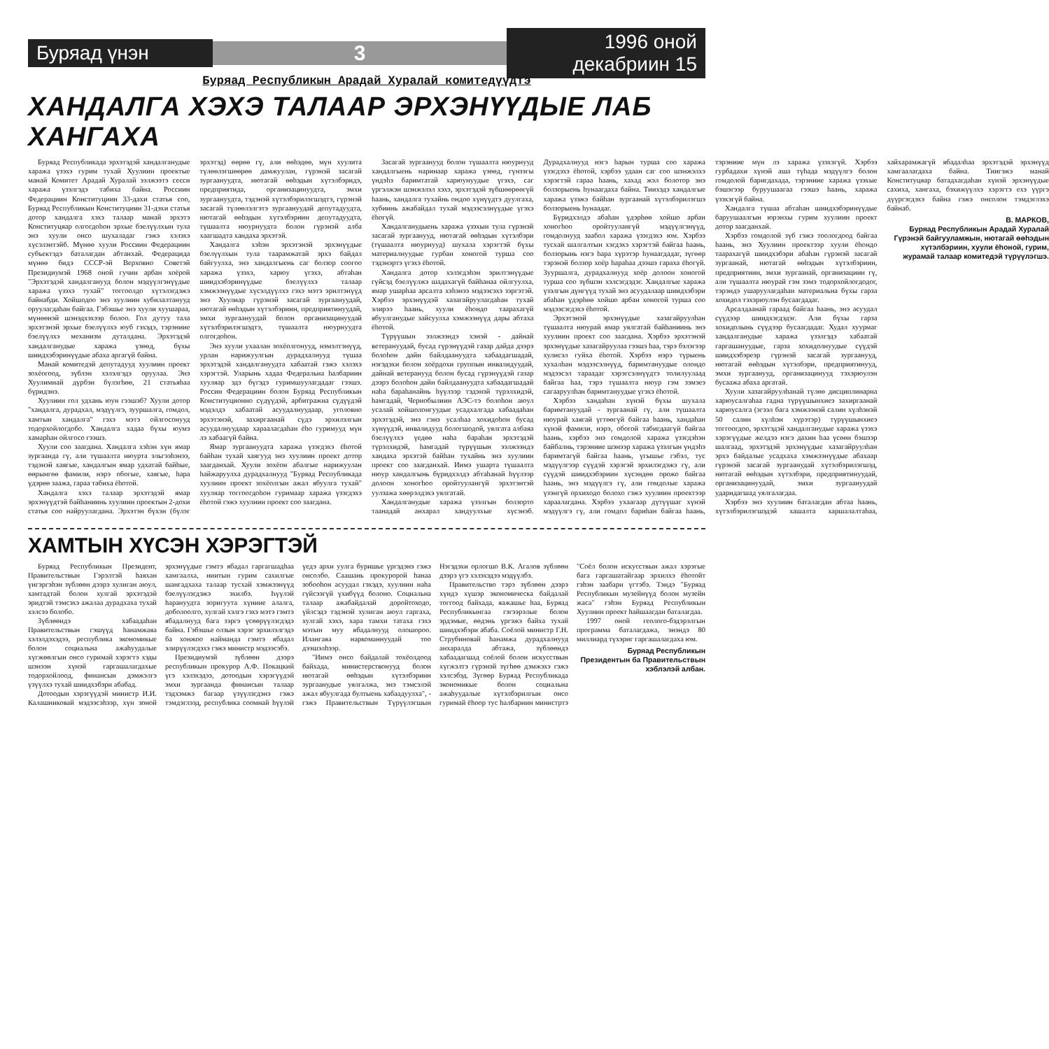Буряад үнэн
3
1996 оной декабриин 15
Буряад Республикын Арадай Хуралай комитедүүдтэ
ХАНДАЛГА ХЭХЭ ТАЛААР ЭРХЭНҮҮДЫЕ ЛАБ ХАНГАХА
Буряад Республикада эрхэтэдэй хандалганудые хаража үзэхэ гурим тухай Хуулиин проектые манай Комитет Арадай Хуралай ээлжээтэ сесси хаража үзэлгэдэ табиха байна. Россиин Федерациин Конституциин 33-дахи статья соо, Буряад Республикын Конституциин 31-дэхи статья дотор хандалга хэхэ талаар манай эрхэтэ Конституцяар олгогдоһон эрхые бэелүүлхын тула энэ хуули онсо шухаладаг гэжэ хэлэхэ хүсэлэнтэйб. Мүнөө хуули Россиин Федерациин субъектэдэ баталагдан абтанхай. Федерацида мүнөө бидэ СССР-эй Верховно Советэй Президиумэй 1968 оной гучин арбан хоёрой "Эрхэтэдэй хандалганууд болон мэдүүлгэнүүдые хаража үзэхэ тухай" тоггоолдо хүтэлэгдэжэ байнабди. Хойшодоо энэ хуулиин хубилалтанууд оруулагдаһан байгаа. Гэбэшье энэ хуули хуушараа, мүнөөнэй шэнэдхэхээр болоо. Гол дутуу тала эрхэтэнэй эрхые бэелүүлхэ юуб гэхэдэ, тэрэниие бэелүүлхэ механизм дуталдана. Эрхэтэдэй хандалганудые хаража үзөөд, бүхы шиидхэбэринүүдые абаха аргагүй байна.
Манай комитедэй депутадууд хуулиин проект зохёогоод, зүблэн хэлэлгэдэ оруулаа. Энэ Хуулимнай дүрбэн бүлэгһөө, 21 статьяһаа бүридэнэ.
Хуулиин гол удхань юун гээшэб? Хуули дотор "хандалга, дурадхал, мэдүүлгэ, зууршалга, гомдол, хамтын хандалга" гэхэ мэтэ ойлгосонууд тодорхойлогдобо. Хандалга хадаа бүхы юумэ хамарһан ойлгосо гээшэ.
Хуули соо заагдана. Хандалга хэһэн хүн ямар зургаанда гү, али түшаалта нюурта эльгээһэнээ, тэдэнэй хаягые, хандалгын ямар удхатай байһые, өөрынгөө фамили, нэрэ обогые, хаягые, һара үдэрөө заажа, гараа табиха ёһотой.
Хандалга хэхэ талаар эрхэтэдэй ямар эрхэнүүдтэй байһаниинь хуулиин проектын 2-дохи статья соо найруулагдана. Эрхэтэн бүхэн (бүлэг эрхэтэд) өөрөө гү, али өөһэдөө, мүн хуулита түлөөлэгшөөрөө дамжуулан, гүрэнэй засагай зургаануудта, нютагай өөһэдын хүтэлбэридэ, предприятида, организацинуудта, эмхи зургаануудта, тэдэнэй хүтэлбэрилэгшэдтэ, гүрэнэй засагай түлөөлэлгэтэ зургаануудай депутадуудта, нютагай өөһэдын хүтэлбэриин депутадуудта, түшаалта нюурнуудта болон гүрэнэй алба хаагшадта хандаха эрхэтэй.
Хандалга хэһэн эрхэтэнэй эрхэнүүдые бэелүүлхын тула таарамжатай эрхэ байдал байгуулха, энэ хандалгыень саг болзор соогоо хаража үзэхэ, харюу үгэхэ, абтаһан шиидхэбэринүүдые бэелүүлхэ талаар хэмжээнүүдые хүсэлдүүлхэ гэхэ мэтэ эрилтэнүүд энэ Хуулиар гүрэнэй засагай зургаануудай, нютагай өөһэдын хүтэлбэриин, предприятинуудай, эмхи зургаануудай болон организацинуудай хүтэлбэрилэгшэдтэ, түшаалта нюурнуудта олгогдоһон.
Энэ хуули ухаалан зохёолгонууд, нэмэлтэнүүд, урлан нарижуулгын дурадхалнууд түшаа эрхэтэдэй хандалгануудта хабаатай гэжэ хэлэхэ хэрэгтэй. Уларынь хадаа Федеральна һалбариин хууляар эдэ бүгэдэ гуримшуулагдадаг гээшэ. Россин Федерациин болон Буряад Республикын Конституционно сүдүүдэй, арбитражна сүдүүдэй мэдэлдэ хабаатай асуудалнуудаар, уголовно эрхэтэнэй, захиргаанай сүдэ эрхилэлгын асуудалнуудаар хараалагдаһан ёһо гуримууд мүн лэ хабаагүй байна.
Ямар зургаануудта хаража үзэгдэхэ ёһотой байһан тухай хаягууд энэ хуулиин проект дотор заагданхай. Хуули зохёон абалгые нарижуулан һайжаруулха дурадхалнууд "Буряад Республикада хуулиин проект зохёолгын ажал ябуулга тухай" хууляар тоггоогдоһон гуримаар хаража үзэгдэхэ ёһотой гэжэ хуулиин проект соо заагдана.
Засагай зургаанууд болон түшаалта нюурнууд хандалгыень наринаар хаража үзөөд, гүнзэгы үндэһэ баримтатай харюунуудые үгэхэ, саг үргэлжэн шэнжэлэл хэхэ, эрхэтэдэй зүбшөөрөөгүй һаань, хандалга тухайнь ондоо хүнүүдтэ дуулгаха, хубиинь ажабайдал тухай мэдээсэлнүүдые үгэхэ ёһогүй.
Хандалганудыень хаража үзэхын тула гүрэнэй засагай зургаанууд, нютагай өөһэдын хүтэлбэри (түшаалта нюурнууд) шухала хэрэгтэй бүхы материалнуудые гурбан хоногой турша соо тэдэнэртэ үгэхэ ёһотой.
Хандалга дотор хэлэгдэһэн эрилтэнүүдые гүйсэд бэелүүлжэ шадахагүй байһанаа ойлгуулха, ямар ушарһаа арсалта хэһэнээ мэдээсэхэ зэргэтэй. Хэрбээ эрхэнүүдэй хазагайруулагдаһан тухай элирээ һаань, хуули ёһондо таарахагүй ябуулганудые зайсуулха хэмжээнүүд дары абтаха ёһотой.
Түрүүшын ээлжээндэ хэнэй - дайнай ветерануудай, бусад гүрэнүүдэй газар дайда дээрэ болоһон дайн байлдаануудта хабаадагшадай, нэгэдэхи болон хоёрдохи группын инвалидуудай, дайнай ветеранууд болон бусад гүрэнүүдэй газар дээрэ болоһон дайн байлдаануудта хабаадагшадай наһа бараһанайнь һүүлээр тэдэнэй түрэлхидэй, һамгадай, Чернобылиин АЭС-тэ болоһон аюул усалай хойшолонгуудые усадхалгада хабаадаһан эрхэтэдэй, энэ гэнэ усалһаа хохидоһон бусад хүнүүдэй, инвалидууд бологшодой, уялгата албаяа бэелүүлхэ үедөө наһа бараһан эрхэтэдэй түрэлхидэй, һамгадай түрүүшын ээлжээндэ хандаха эрхэтэй байһан тухайнь энэ хуулиин проект соо заагданхай. Иимэ ушарта түшаалта нюур хандалгынь бүридхэлдэ абтаһанай һүүлээр долоон хоногһоо оройтуулангүй эрхэтэнтэй уулзажа хөөрэлдэхэ уялгатай.
Хандалганудые хаража үзэлгын болзорто таанадай анхарал хандуулхые хүсэнэб. Дурадхалнууд нэгэ һарын турша соо хаража үзэгдэхэ ёһотой, хэрбээ удаан саг соо шэнжэлхэ хэрэгтэй гараа һаань, хахад жэл болотор энэ болзорыень һунаагдаха байна. Тиихэдэ хандалгые хаража үзэжэ байһан зургаанай хүтэлбэрилэгшэ болзорыень һунаадаг.
Бүридхэлдэ абаһан үдэрһөө хойшо арбан хоногһоо оройтуулангүй мэдүүлгэнүүд, гомдолнууд заабол хаража үзэгдэхэ юм. Хэрбээ тусхай шалгалтын хэгдэхэ хэрэгтэй байгаа һаань, болзорынь нэгэ һара хүрэтэр һунаагдадаг, зүгөөр тэрэнэй болзор хоёр һараһаа дээшэ гараха ёһогүй. Зууршалга, дурадхалнууд хоёр долоон хоногой турша соо зүбшэн хэлсэгдэдэг. Хандалгые хаража үзэлгын дүнгүүд тухай энэ асуудалаар шиидхэбэри абаһан үдэрһөө хойшо арбан хоногой турша соо мэдээсэгдэхэ ёһотой.
Эрхэтэнэй эрхэнүүдые хазагайруулһан түшаалта нюурай ямар уялгатай байһаниинь энэ хуулиин проект соо заагдана. Хэрбээ эрхэтэнэй эрхэнүүдые хазагайруулаа гээшэ һаа, тэрэ бэлэгээр хулисэл гуйха ёһотой. Хэрбээ нэрэ түрыень хухалһан мэдээсэлнүүд, баримтануудые олондо мэдээсэл тараадаг хэрэгсэлнүүдтэ толилуулаад байгаа һаа, тэрэ түшаалта нюур гэм зэмэеэ сагааруулһан баримтануудые үгэхэ ёһотой.
Хэрбээ хандаһан хүнэй бүхы шухала баримтануудай - зургаанай гү, али түшаалта нюурай хаягай үгтөөгүй байгаа һаань, хандаһан хүнэй фамили, нэрэ, обогой табигдаагүй байгаа һаань, хэрбээ энэ гомдолой хаража үзэгдэһэн байбалнь, тэрэниие шэнээр хаража үзэлгын үндэһэ баримтагүй байгаа һаань, үгышье гэбэл, тус мэдүүлгээр сүүдэй хэрэгэй эрхилэгдэжэ гү, али сүүдэй шиидхэбэриин хүсэндөө орожо байгаа һаань, энэ мэдүүлгэ гү, али гомдолые хаража үзэнгүй орхиходо болохо гэжэ хуулиин проектээр хараалагдана. Хэрбээ ухаагаар дүтүүшаг хүнэй мэдүүлгэ гү, али гомдол бариһан байгаа һаань, тэрэниие мүн лэ хаража үзэхэгүй. Хэрбээ гурбадахи хүнэй аша түһада мэдүүлгэ болон гомдолой баригдахада, тэрэниие хаража үзэхые бэшэгээр буруушаагаа гээшэ һаань, хаража үзэхэгүй байна.
Хандалга түшаа абтаһан шиидхэбэринүүдые баруушаалгын юрэнхы гурим хуулиин проект дотор заагданхай.
Хэрбээ гомдолой зүб гэжэ тоологдоод байгаа һаань, энэ Хуулиин проектээр хуули ёһондо таарахагүй шиидхэбэри абаһан гүрэнэй засагай зургаанай, нютагай өөһэдын хүтэлбэриин, предприятиин, эмхи зургаанай, организациин гү, али түшаалта нюурай гэм зэмэ тодорхойлогдодог, тэрэндэ ушаруулагдаһан материальна бүхы гарза хохидол тэхэрюулэн бусаагдадаг.
Арсалдаанай гараад байгаа һаань, энэ асуудал сүүдээр шиидхэгдэдэг. Али бүхы гарза хохидолынь сүүдээр бусаагдадаг. Худал хуурмаг хандалганудые хаража үзэлгэдэ хабаатай гаргашануудые, гарза хохидолнуудые сүүдэй шиидхэбэреэр гүрэнэй засагай зургаанууд, нютагай өөһэдын хүтэлбэри, предприятинууд, эмхи зургаанууд, организацинууд тэхэрюулэн бусаажа абаха аргатай.
Хуули хазагайруулһанай түлөө дисциплинарна харюусалгаһаа гадна түрүүшынхиеэ захиргаанай харюусалга (эгээл бага хэмжээнэй салин хүлһэнэй 50 салин хүлһэн хүрэтэр) түрүүшынхиеэ тоггоогдоо, эрхэтэдэй хандалганудые хаража үзэхэ хэрэгүүдые желдээ нэгэ дахин һаа үсөөн бэшээр шалгаад, эрхэтэдэй эрхэнүүдые хазагайруулһан эрхэ байдалые усадхаха хэмжээнүүдые абахаар гүрэнэй засагай зургаанудай хүтэлбэрилэгшэд, нютагай өөһэдын хүтэлбэри, предприятинуудай, организацинуудай, эмхи зургаануудай ударидагшад уялгалагдаа.
Хэрбээ энэ хуулиин баталагдан абтаа һаань, хүтэлбэрилэгшэдэй хашалта харшалалтаһаа, хайхарамжагүй ябадалһаа эрхэтэдэй эрхэнүүд хамгаалагдаха байна. Тиигэжэ манай Конституцяар батадхагдаһан хүнэй эрхэнүүдые сахиха, хангаха, бэхижүүлхэ хэрэгтэ ехэ үүргэ дүүргэгдэхэ байна гэжэ онсолон тэмдэглэхэ байнаб.
В. МАРКОВ,
Буряад Республикын Арадай Хуралай Гүрэнэй байгууламжын, нютагай өөһэдын хүтэлбэриин, хуули ёһоной, гурим, журамай талаар комитедэй түрүүлэгшэ.
ХАМТЫН ХҮСЭН ХЭРЭГТЭЙ
Буряад Республикын Президент, Правительствын Гэрэлтэй һаяхан үнгэргэһэн зүблөөн дээрэ хулиган аюул, хамтадтай болон хулгай эрхэтэдэй эридтэй тэмсэхэ ажалаа дурадхаха тухай хэлсээ болобо.
Зүблөөндэ хабаадаһан Правительствын гэшүүд һанамжаяа хэлэлдэхэдээ, республика экономикые болон социальна ажаһуудалые хүгжөөлгын онсо гуримай хэрэгтэ хэды шэнээн хүнэй гаргашалагдахые тодорхойлоод, финансын дэмжэлгэ үзүүлхэ тухай шиидхэбэри абабад.
Дотоодын хэрэгүүдэй министр И.И. Калашниковай мэдээсэһээр, хүн зоной эрхэнүүдые гэмтэ ябадал гаргагшадһаа хамгаалха, ниитын гурим сахилгые шангадхаха талаар тусхай хэмжээнүүд бэелүүлэгдэжэ эхилбэ. Һүүлэй һарануудта зоригуута хүниие алалга, доболоолго, хулгай хэлгэ гэхэ мэтэ гэмтэ ябадалнууд бага зэргэ үсөөрүүлэгдэдэ байна. Гэбэшье олзын хэрэг эрхилэлгэдэ ба хонжоо найманда гэмтэ ябадал элирүүлэгдэхэ гэжэ министр мэдээсэбэ.
Президиумэй зүблөөн дээрэ республикын прокурор А.Ф. Покацкий үгэ хэлэхэдээ, дотоодын хэрэгүүдэй эмхи зургаанда финансын талаар тэдхэмжэ багаар үзүүлэгдэнэ гэжэ тэмдэглээд, республика соомнай һүүлэй үедэ архи уулга буришье үргэдэнэ гэжэ онсолбо. Саашань прокуророй һанаа зобооһон асуудал гэхэдэ, хуулиин наһа гүйсээгүй үхибүүд болоно. Социальна талаар ажабайдалай доройтоходо, үйлсэдэ тэдэнэй хулиган аюул гаргаха, хулгай хэхэ, хара тамхи татаха гэхэ мэтын муу ябадалнууд олошороо. Илангаяа наркоманнуудай тоо дээшэлһээр.
"Иимэ онсо байдалай тохёолдоод байхада, министерствонууд болон нютагай өөһэдын хүтэлбэриин зургаанудые уялгалжа, энэ тэмсэлэй ажал ябуулгада бултыень хабаадуулха", - гэжэ Правительствын Түрүүлэгшын Нэгэдэхи орлогшо В.К. Агалов зүблөөн дээрэ үгэ хэлэхэдээ мэдүүлбэ.
Правительство тэрэ зүблөөн дээрэ хүндэ хүшэр экономическа байдалай тоггоод байхада, яажашье һаа, Буряад Республикынгаа гэгээрэлые болон эрдэмые, өөдэнь үргэжэ байха тухай шиидхэбэри абаба. Соёлой министр Г.Н. Струбиновай һанамжа дурадхалнууд анхаралда абтажа, зүблөөндэ хабаадагшад соёлой болон искусствын хүгжэлтэ гүрэнэй зүгһөө дэмжэхэ гэжэ хэлсэбэд. Зүгөөр Буряад Республикада экономикые болон социальна ажаһуудалые хүтэлбэрилгын онсо гуримай ёһоор тус һалбариин министртэ "Соёл болон искусствын ажал хэрэгые бага гаргашатайгаар эрхилхэ ёһотойт гэһэн заабари үгтэбэ. Тэндэ "Буряад Республикын музейнүүд болон музейн жаса" гэһэн Буряад Республикын Хуулиин проект һайшаагдан баталагдаа.
1997 оной геолого-бэдэрэлгын программа баталагдажа, энэндэ 80 миллиард түхэриг гаргашалагдаха юм.
Буряад Республикын Президентын ба Правительствын хэблэлэй албан.